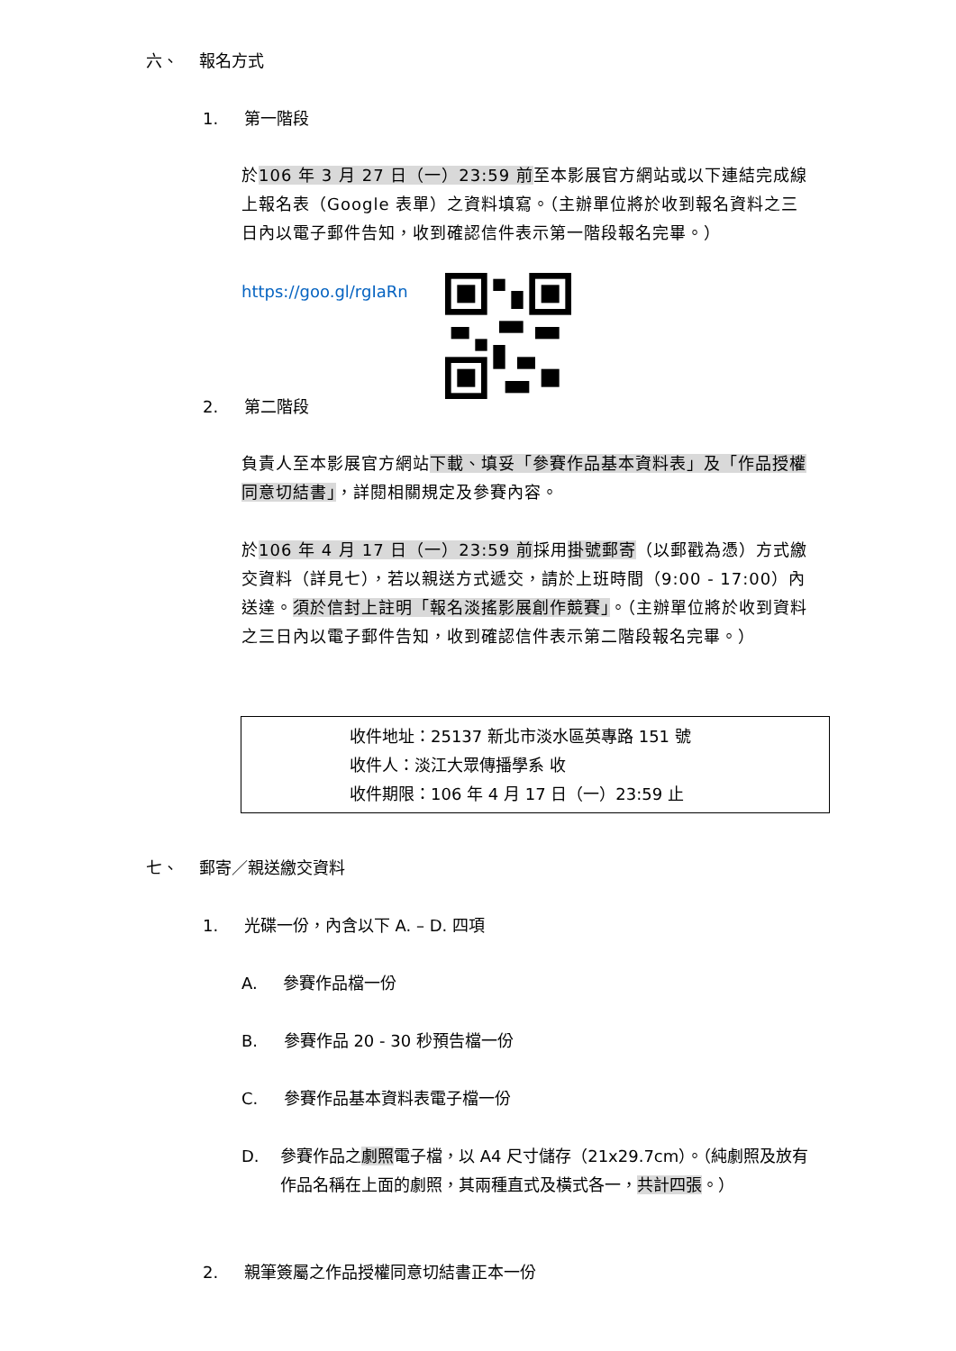六、 報名方式
1. 第一階段
於106 年 3 月 27 日（一）23:59 前至本影展官方網站或以下連結完成線上報名表（Google 表單）之資料填寫。（主辦單位將於收到報名資料之三日內以電子郵件告知，收到確認信件表示第一階段報名完畢。）
https://goo.gl/rgIaRn
2. 第二階段
負責人至本影展官方網站下載、填妥「參賽作品基本資料表」及「作品授權同意切結書」，詳閱相關規定及參賽內容。
於106 年 4 月 17 日（一）23:59 前採用掛號郵寄（以郵戳為憑）方式繳交資料（詳見七），若以親送方式遞交，請於上班時間（9:00 - 17:00）內送達。須於信封上註明「報名淡搖影展創作競賽」。（主辦單位將於收到資料之三日內以電子郵件告知，收到確認信件表示第二階段報名完畢。）
收件地址：25137 新北市淡水區英專路 151 號
收件人：淡江大眾傳播學系 收
收件期限：106 年 4 月 17 日（一）23:59 止
七、 郵寄／親送繳交資料
1. 光碟一份，內含以下 A. – D. 四項
A. 參賽作品檔一份
B. 參賽作品 20 - 30 秒預告檔一份
C. 參賽作品基本資料表電子檔一份
D. 參賽作品之劇照電子檔，以 A4 尺寸儲存（21x29.7cm）。（純劇照及放有作品名稱在上面的劇照，其兩種直式及橫式各一，共計四張。）
2. 親筆簽屬之作品授權同意切結書正本一份